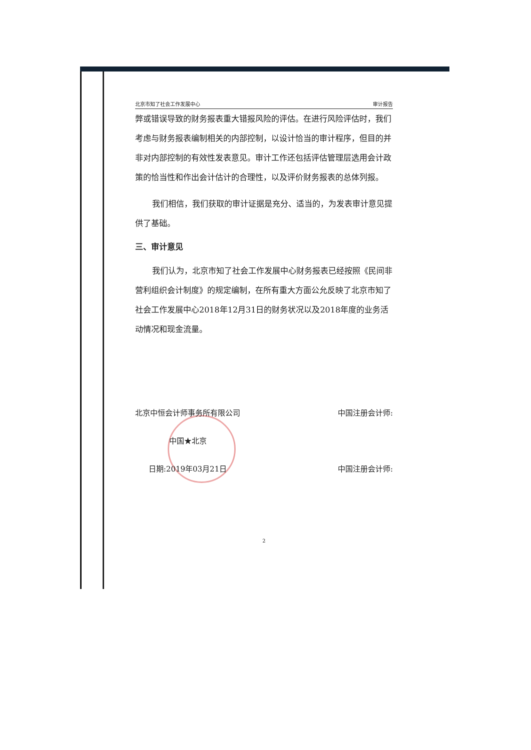北京市知了社会工作发展中心 审计报告
弊或错误导致的财务报表重大错报风险的评估。在进行风险评估时，我们考虑与财务报表编制相关的内部控制，以设计恰当的审计程序，但目的并非对内部控制的有效性发表意见。审计工作还包括评估管理层选用会计政策的恰当性和作出会计估计的合理性，以及评价财务报表的总体列报。
我们相信，我们获取的审计证据是充分、适当的，为发表审计意见提供了基础。
三、审计意见
我们认为，北京市知了社会工作发展中心财务报表已经按照《民间非营利组织会计制度》的规定编制，在所有重大方面公允反映了北京市知了社会工作发展中心2018年12月31日的财务状况以及2018年度的业务活动情况和现金流量。
北京中恒会计师事务所有限公司
中国★北京
日期:2019年03月21日
中国注册会计师:
中国注册会计师:
2